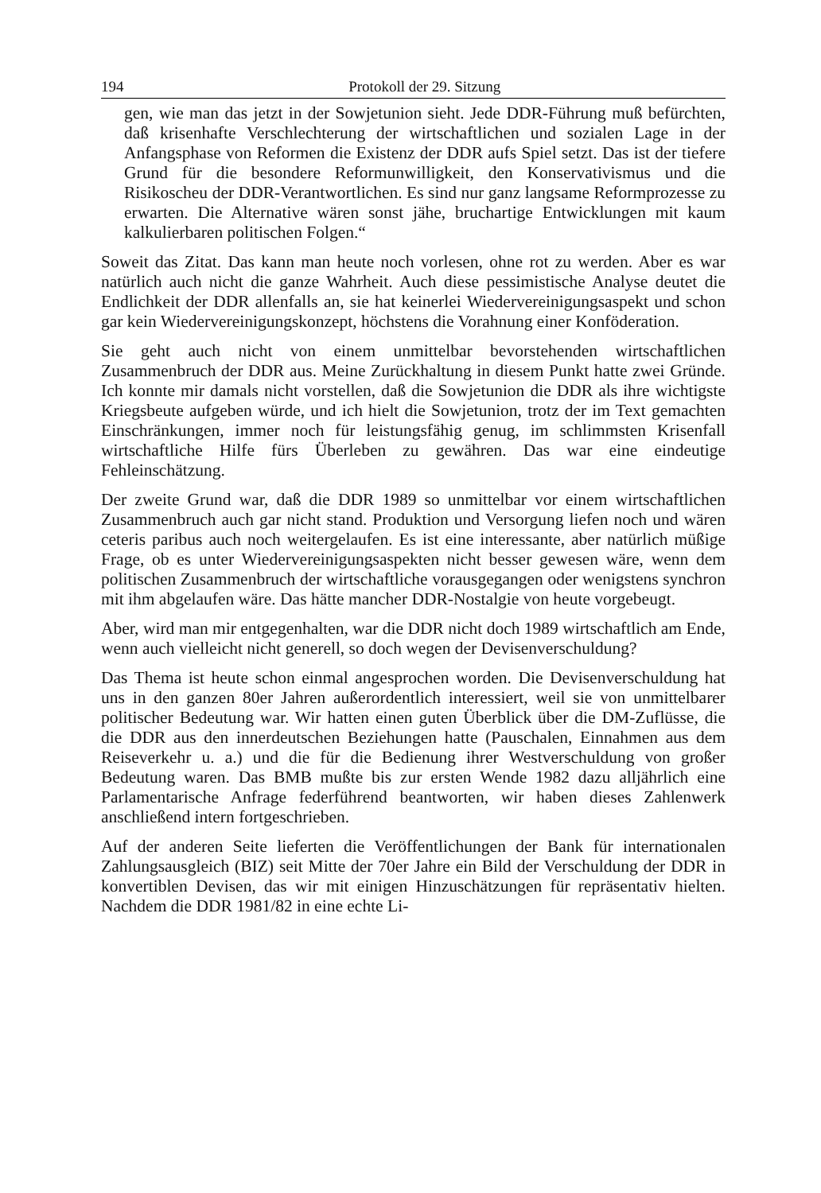194 Protokoll der 29. Sitzung
gen, wie man das jetzt in der Sowjetunion sieht. Jede DDR-Führung muß befürchten, daß krisenhafte Verschlechterung der wirtschaftlichen und sozialen Lage in der Anfangsphase von Reformen die Existenz der DDR aufs Spiel setzt. Das ist der tiefere Grund für die besondere Reformunwilligkeit, den Konservativismus und die Risikoscheu der DDR-Verantwortlichen. Es sind nur ganz langsame Reformprozesse zu erwarten. Die Alternative wären sonst jähe, bruchartige Entwicklungen mit kaum kalkulierbaren politischen Folgen.“
Soweit das Zitat. Das kann man heute noch vorlesen, ohne rot zu werden. Aber es war natürlich auch nicht die ganze Wahrheit. Auch diese pessimistische Analyse deutet die Endlichkeit der DDR allenfalls an, sie hat keinerlei Wiedervereinigungsaspekt und schon gar kein Wiedervereinigungskonzept, höchstens die Vorahnung einer Konföderation.
Sie geht auch nicht von einem unmittelbar bevorstehenden wirtschaftlichen Zusammenbruch der DDR aus. Meine Zurückhaltung in diesem Punkt hatte zwei Gründe. Ich konnte mir damals nicht vorstellen, daß die Sowjetunion die DDR als ihre wichtigste Kriegsbeute aufgeben würde, und ich hielt die Sowjetunion, trotz der im Text gemachten Einschränkungen, immer noch für leistungsfähig genug, im schlimmsten Krisenfall wirtschaftliche Hilfe fürs Überleben zu gewähren. Das war eine eindeutige Fehleinschätzung.
Der zweite Grund war, daß die DDR 1989 so unmittelbar vor einem wirtschaftlichen Zusammenbruch auch gar nicht stand. Produktion und Versorgung liefen noch und wären ceteris paribus auch noch weitergelaufen. Es ist eine interessante, aber natürlich müßige Frage, ob es unter Wiedervereinigungsaspekten nicht besser gewesen wäre, wenn dem politischen Zusammenbruch der wirtschaftliche vorausgegangen oder wenigstens synchron mit ihm abgelaufen wäre. Das hätte mancher DDR-Nostalgie von heute vorgebeugt.
Aber, wird man mir entgegenhalten, war die DDR nicht doch 1989 wirtschaftlich am Ende, wenn auch vielleicht nicht generell, so doch wegen der Devisenverschuldung?
Das Thema ist heute schon einmal angesprochen worden. Die Devisenverschuldung hat uns in den ganzen 80er Jahren außerordentlich interessiert, weil sie von unmittelbarer politischer Bedeutung war. Wir hatten einen guten Überblick über die DM-Zuflüsse, die die DDR aus den innerdeutschen Beziehungen hatte (Pauschalen, Einnahmen aus dem Reiseverkehr u. a.) und die für die Bedienung ihrer Westverschuldung von großer Bedeutung waren. Das BMB mußte bis zur ersten Wende 1982 dazu alljährlich eine Parlamentarische Anfrage federführend beantworten, wir haben dieses Zahlenwerk anschließend intern fortgeschrieben.
Auf der anderen Seite lieferten die Veröffentlichungen der Bank für internationalen Zahlungsausgleich (BIZ) seit Mitte der 70er Jahre ein Bild der Verschuldung der DDR in konvertiblen Devisen, das wir mit einigen Hinzuschätzungen für repräsentativ hielten. Nachdem die DDR 1981/82 in eine echte Li-